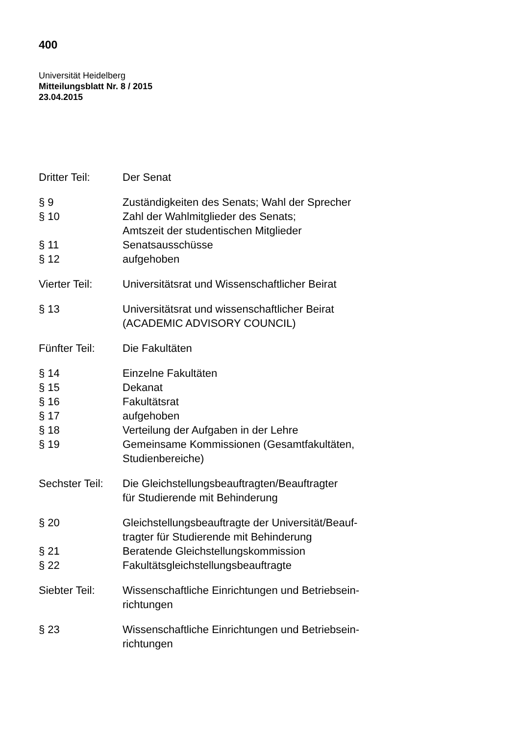400
Universität Heidelberg
Mitteilungsblatt Nr. 8 / 2015
23.04.2015
Dritter Teil:
Der Senat
§ 9 Zuständigkeiten des Senats; Wahl der Sprecher
§ 10 Zahl der Wahlmitglieder des Senats;
Amtszeit der studentischen Mitglieder
§ 11 Senatsausschüsse
§ 12 aufgehoben
Vierter Teil:
Universitätsrat und Wissenschaftlicher Beirat
§ 13 Universitätsrat und wissenschaftlicher Beirat
(ACADEMIC ADVISORY COUNCIL)
Fünfter Teil:
Die Fakultäten
§ 14 Einzelne Fakultäten
§ 15 Dekanat
§ 16 Fakultätsrat
§ 17 aufgehoben
§ 18 Verteilung der Aufgaben in der Lehre
§ 19 Gemeinsame Kommissionen (Gesamtfakultäten,
Studienbereiche)
Sechster Teil:
Die Gleichstellungsbeauftragten/Beauftragter
für Studierende mit Behinderung
§ 20 Gleichstellungsbeauftragte der Universität/Beauf-
tragter für Studierende mit Behinderung
§ 21 Beratende Gleichstellungskommission
§ 22 Fakultätsgleichstellungsbeauftragte
Siebter Teil:
Wissenschaftliche Einrichtungen und Betriebsein-
richtungen
§ 23 Wissenschaftliche Einrichtungen und Betriebsein-
richtungen